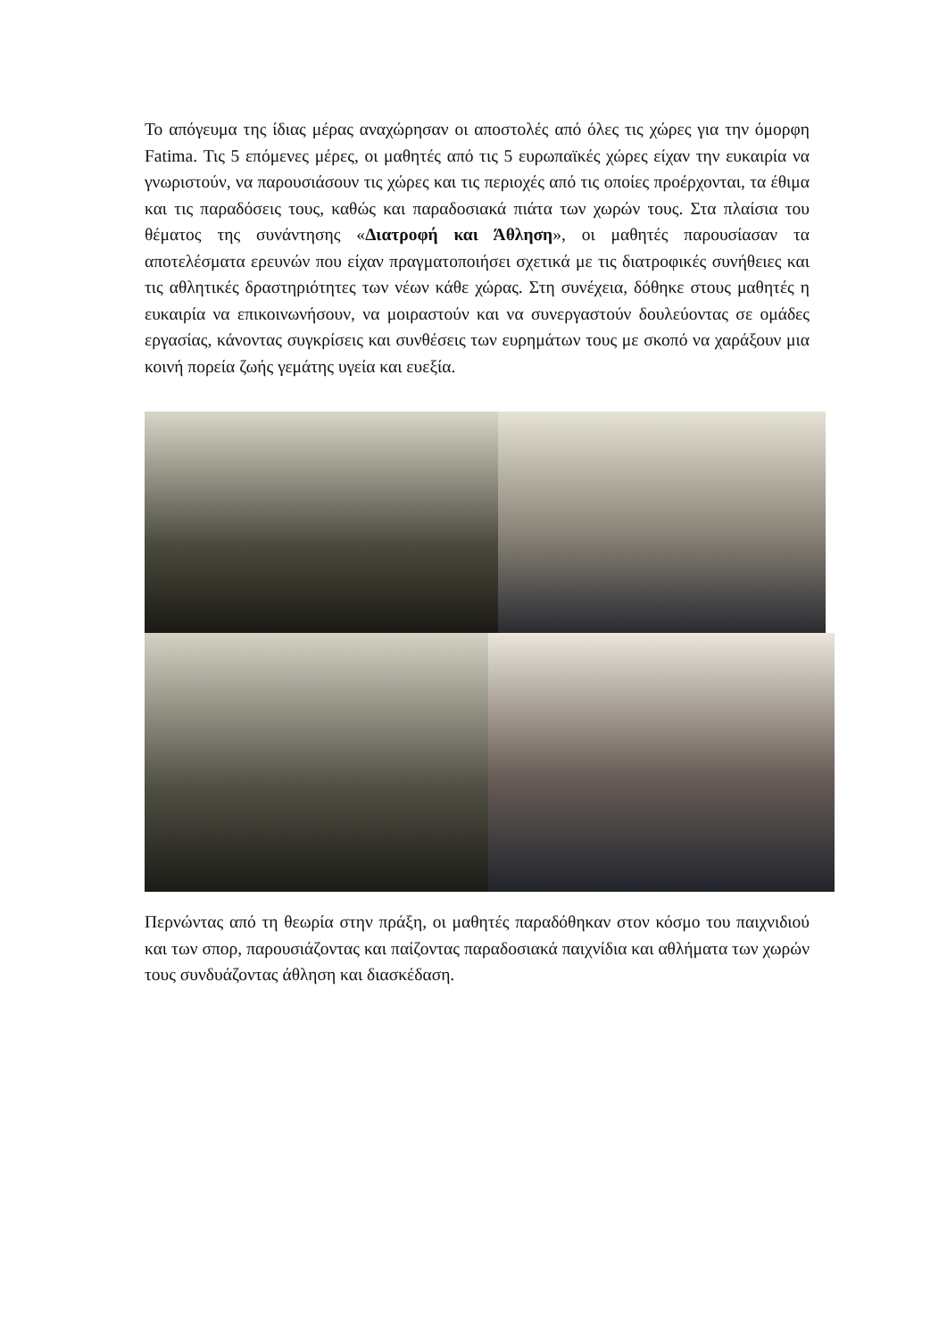Το απόγευμα της ίδιας μέρας αναχώρησαν οι αποστολές από όλες τις χώρες για την όμορφη Fatima. Τις 5 επόμενες μέρες, οι μαθητές από τις 5 ευρωπαϊκές χώρες είχαν την ευκαιρία να γνωριστούν, να παρουσιάσουν τις χώρες και τις περιοχές από τις οποίες προέρχονται, τα έθιμα και τις παραδόσεις τους, καθώς και παραδοσιακά πιάτα των χωρών τους. Στα πλαίσια του θέματος της συνάντησης «Διατροφή και Άθληση», οι μαθητές παρουσίασαν τα αποτελέσματα ερευνών που είχαν πραγματοποιήσει σχετικά με τις διατροφικές συνήθειες και τις αθλητικές δραστηριότητες των νέων κάθε χώρας. Στη συνέχεια, δόθηκε στους μαθητές η ευκαιρία να επικοινωνήσουν, να μοιραστούν και να συνεργαστούν δουλεύοντας σε ομάδες εργασίας, κάνοντας συγκρίσεις και συνθέσεις των ευρημάτων τους με σκοπό να χαράξουν μια κοινή πορεία ζωής γεμάτης υγεία και ευεξία.
Περνώντας από τη θεωρία στην πράξη, οι μαθητές παραδόθηκαν στον κόσμο του παιχνιδιού και των σπορ, παρουσιάζοντας και παίζοντας παραδοσιακά παιχνίδια και αθλήματα των χωρών τους συνδυάζοντας άθληση και διασκέδαση.